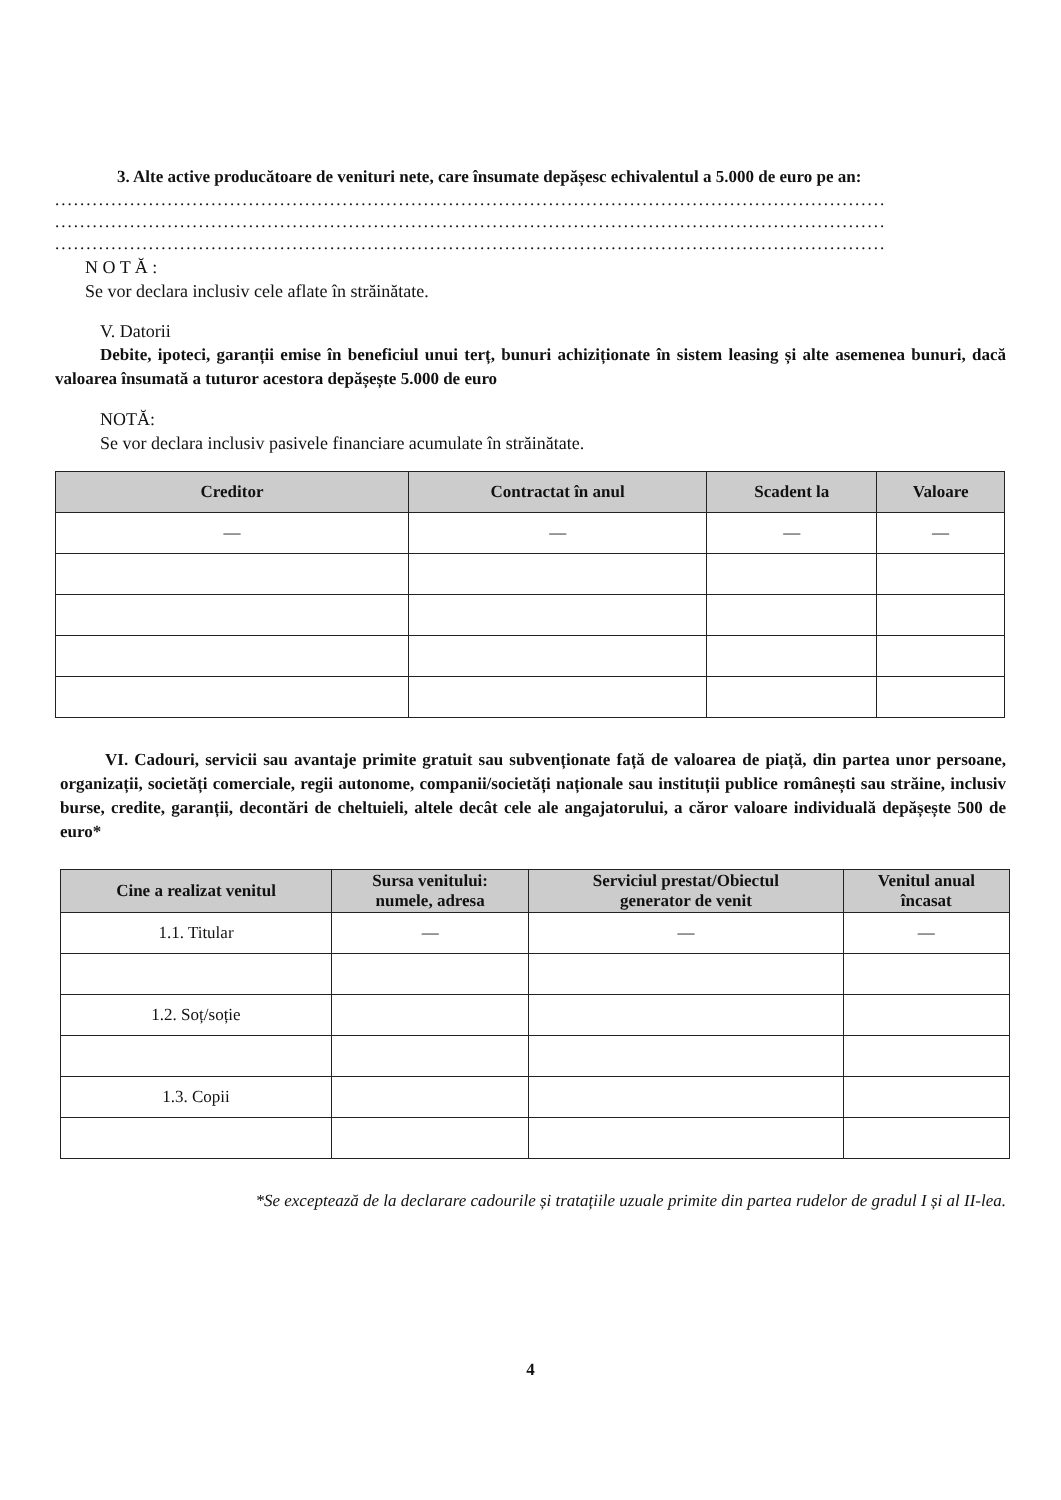3. Alte active producătoare de venituri nete, care însumate depășesc echivalentul a 5.000 de euro pe an:
.....................................................................................................................................
.....................................................................................................................................
.....................................................................................................................................
N O T Ă :
Se vor declara inclusiv cele aflate în străinătate.
V. Datorii
Debite, ipoteci, garanții emise în beneficiul unui terț, bunuri achiziționate în sistem leasing și alte asemenea bunuri, dacă valoarea însumată a tuturor acestora depășește 5.000 de euro
NOTĂ:
Se vor declara inclusiv pasivele financiare acumulate în străinătate.
| Creditor | Contractat în anul | Scadent la | Valoare |
| --- | --- | --- | --- |
| — | — | — | — |
VI. Cadouri, servicii sau avantaje primite gratuit sau subvenționate față de valoarea de piață, din partea unor persoane, organizații, societăți comerciale, regii autonome, companii/societăți naționale sau instituții publice românești sau străine, inclusiv burse, credite, garanții, decontări de cheltuieli, altele decât cele ale angajatorului, a căror valoare individuală depășește 500 de euro*
| Cine a realizat venitul | Sursa venitului: numele, adresa | Serviciul prestat/Obiectul generator de venit | Venitul anual încasat |
| --- | --- | --- | --- |
| 1.1. Titular | — | — | — |
| 1.2. Soț/soție | | | |
| 1.3. Copii | | | |
*Se exceptează de la declarare cadourile și tratațiile uzuale primite din partea rudelor de gradul I și al II-lea.
4